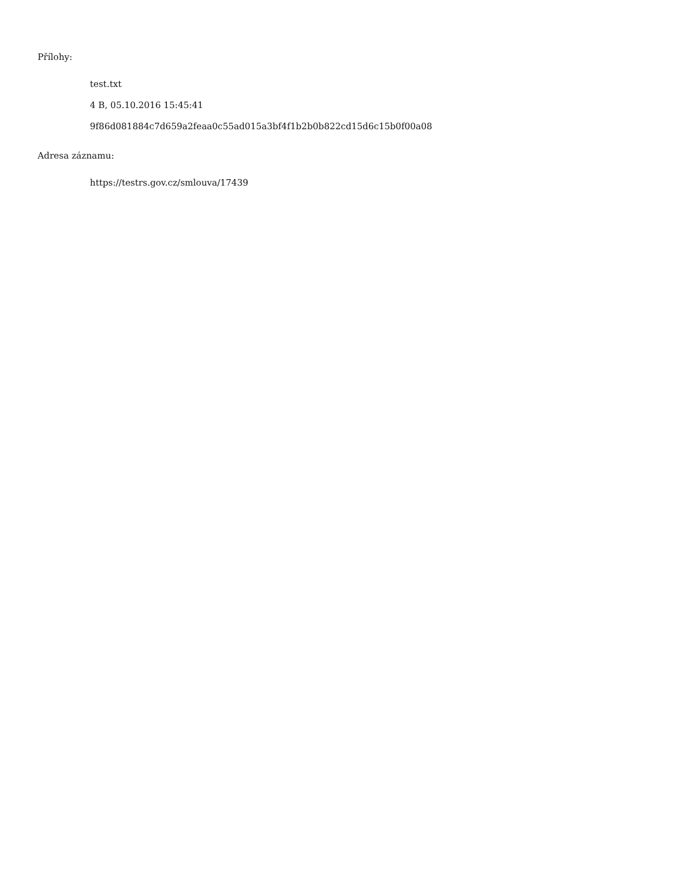Přílohy:
test.txt
4 B, 05.10.2016 15:45:41
9f86d081884c7d659a2feaa0c55ad015a3bf4f1b2b0b822cd15d6c15b0f00a08
Adresa záznamu:
https://testrs.gov.cz/smlouva/17439